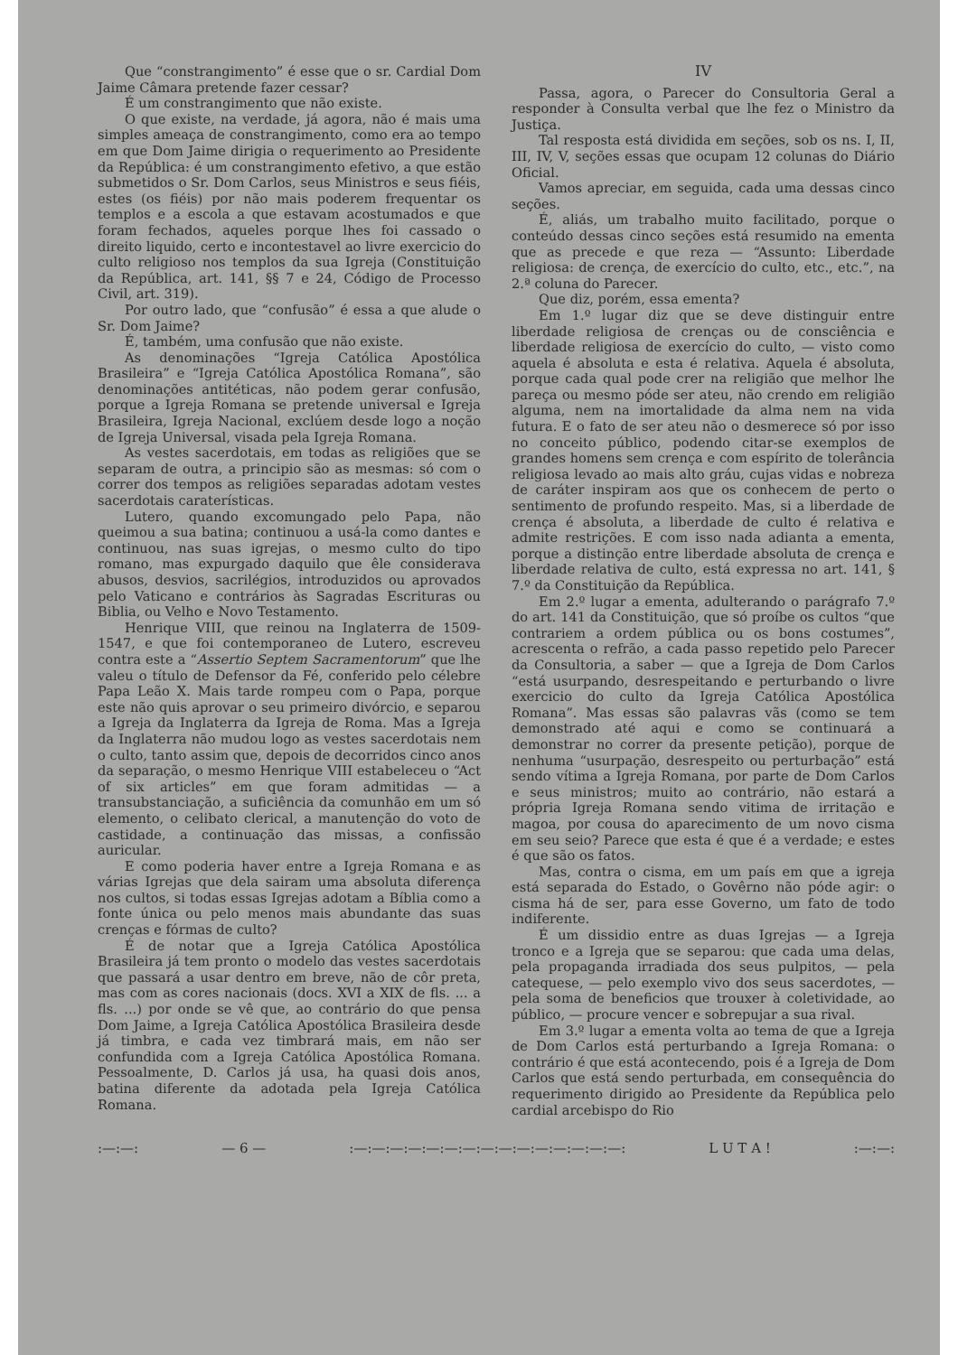Que “constrangimento” é esse que o sr. Cardial Dom Jaime Câmara pretende fazer cessar?
É um constrangimento que não existe.
O que existe, na verdade, já agora, não é mais uma simples ameaça de constrangimento, como era ao tempo em que Dom Jaime dirigia o requerimento ao Presidente da República: é um constrangimento efetivo, a que estão submetidos o Sr. Dom Carlos, seus Ministros e seus fiéis, estes (os fiéis) por não mais poderem frequentar os templos e a escola a que estavam acostumados e que foram fechados, aqueles porque lhes foi cassado o direito liquido, certo e incontestavel ao livre exercicio do culto religioso nos templos da sua Igreja (Constituição da República, art. 141, §§ 7 e 24, Código de Processo Civil, art. 319).
Por outro lado, que “confusão” é essa a que alude o Sr. Dom Jaime?
É, também, uma confusão que não existe.
As denominações “Igreja Católica Apostólica Brasileira” e “Igreja Católica Apostólica Romana”, são denominações antitéticas, não podem gerar confusão, porque a Igreja Romana se pretende universal e Igreja Brasileira, Igreja Nacional, exclúem desde logo a noção de Igreja Universal, visada pela Igreja Romana.
As vestes sacerdotais, em todas as religiões que se separam de outra, a principio são as mesmas: só com o correr dos tempos as religiões separadas adotam vestes sacerdotais caraterísticas.
Lutero, quando excomungado pelo Papa, não queimou a sua batina; continuou a usá-la como dantes e continuou, nas suas igrejas, o mesmo culto do tipo romano, mas expurgado daquilo que êle considerava abusos, desvios, sacrilégios, introduzidos ou aprovados pelo Vaticano e contrários às Sagradas Escrituras ou Biblia, ou Velho e Novo Testamento.
Henrique VIII, que reinou na Inglaterra de 1509-1547, e que foi contemporaneo de Lutero, escreveu contra este a “Assertio Septem Sacramentorum” que lhe valeu o título de Defensor da Fé, conferido pelo célebre Papa Leão X. Mais tarde rompeu com o Papa, porque este não quis aprovar o seu primeiro divórcio, e separou a Igreja da Inglaterra da Igreja de Roma. Mas a Igreja da Inglaterra não mudou logo as vestes sacerdotais nem o culto, tanto assim que, depois de decorridos cinco anos da separação, o mesmo Henrique VIII estabeleceu o “Act of six articles” em que foram admitidas — a transubstanciação, a suficiência da comunhão em um só elemento, o celibato clerical, a manutenção do voto de castidade, a continuação das missas, a confissão auricular.
E como poderia haver entre a Igreja Romana e as várias Igrejas que dela sairam uma absoluta diferença nos cultos, si todas essas Igrejas adotam a Bíblia como a fonte única ou pelo menos mais abundante das suas crenças e fórmas de culto?
É de notar que a Igreja Católica Apostólica Brasileira já tem pronto o modelo das vestes sacerdotais que passará a usar dentro em breve, não de côr preta, mas com as cores nacionais (docs. XVI a XIX de fls. ... a fls. ...) por onde se vê que, ao contrário do que pensa Dom Jaime, a Igreja Católica Apostólica Brasileira desde já timbra, e cada vez timbrará mais, em não ser confundida com a Igreja Católica Apostólica Romana. Pessoalmente, D. Carlos já usa, ha quasi dois anos, batina diferente da adotada pela Igreja Católica Romana.
IV
Passa, agora, o Parecer do Consultoria Geral a responder à Consulta verbal que lhe fez o Ministro da Justiça.
Tal resposta está dividida em seções, sob os ns. I, II, III, IV, V, seções essas que ocupam 12 colunas do Diário Oficial.
Vamos apreciar, em seguida, cada uma dessas cinco seções.
É, aliás, um trabalho muito facilitado, porque o conteúdo dessas cinco seções está resumido na ementa que as precede e que reza — “Assunto: Liberdade religiosa: de crença, de exercício do culto, etc., etc.”, na 2.ª coluna do Parecer.
Que diz, porém, essa ementa?
Em 1.º lugar diz que se deve distinguir entre liberdade religiosa de crenças ou de consciência e liberdade religiosa de exercício do culto, — visto como aquela é absoluta e esta é relativa. Aquela é absoluta, porque cada qual pode crer na religião que melhor lhe pareça ou mesmo póde ser ateu, não crendo em religião alguma, nem na imortalidade da alma nem na vida futura. E o fato de ser ateu não o desmerece só por isso no conceito público, podendo citar-se exemplos de grandes homens sem crença e com espírito de tolerância religiosa levado ao mais alto gráu, cujas vidas e nobreza de caráter inspiram aos que os conhecem de perto o sentimento de profundo respeito. Mas, si a liberdade de crença é absoluta, a liberdade de culto é relativa e admite restrições. E com isso nada adianta a ementa, porque a distinção entre liberdade absoluta de crença e liberdade relativa de culto, está expressa no art. 141, § 7.º da Constituição da República.
Em 2.º lugar a ementa, adulterando o parágrafo 7.º do art. 141 da Constituição, que só proíbe os cultos “que contrariem a ordem pública ou os bons costumes”, acrescenta o refrão, a cada passo repetido pelo Parecer da Consultoria, a saber — que a Igreja de Dom Carlos “está usurpando, desrespeitando e perturbando o livre exercicio do culto da Igreja Católica Apostólica Romana”. Mas essas são palavras vãs (como se tem demonstrado até aqui e como se continuará a demonstrar no correr da presente petição), porque de nenhuma “usurpação, desrespeito ou perturbação” está sendo vítima a Igreja Romana, por parte de Dom Carlos e seus ministros; muito ao contrário, não estará a própria Igreja Romana sendo vitima de irritação e magoa, por cousa do aparecimento de um novo cisma em seu seio? Parece que esta é que é a verdade; e estes é que são os fatos.
Mas, contra o cisma, em um país em que a igreja está separada do Estado, o Govêrno não póde agir: o cisma há de ser, para esse Governo, um fato de todo indiferente.
É um dissidio entre as duas Igrejas — a Igreja tronco e a Igreja que se separou: que cada uma delas, pela propaganda irradiada dos seus pulpitos, — pela catequese, — pelo exemplo vivo dos seus sacerdotes, — pela soma de beneficios que trouxer à coletividade, ao público, — procure vencer e sobrepujar a sua rival.
Em 3.º lugar a ementa volta ao tema de que a Igreja de Dom Carlos está perturbando a Igreja Romana: o contrário é que está acontecendo, pois é a Igreja de Dom Carlos que está sendo perturbada, em consequência do requerimento dirigido ao Presidente da República pelo cardial arcebispo do Rio
:—:—: — 6 — :—:—:—:—:—:—:—:—:—:—:—:—:—:—:—: L U T A ! :—:—: